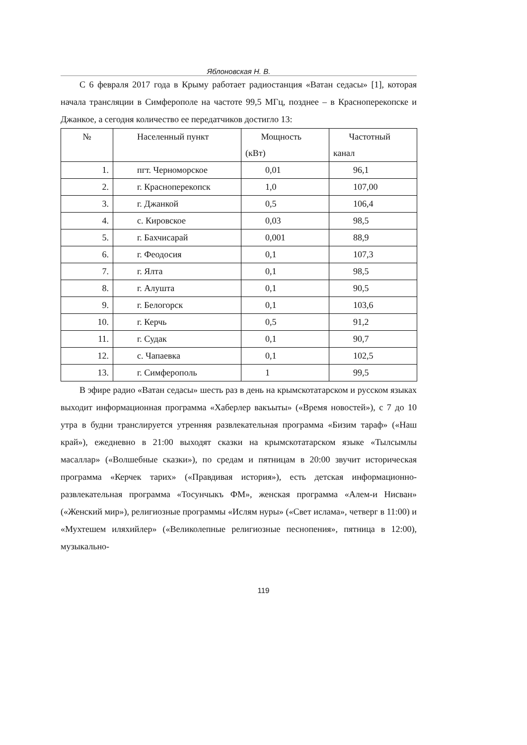Яблоновская Н. В.
С 6 февраля 2017 года в Крыму работает радиостанция «Ватан седасы» [1], которая начала трансляции в Симферополе на частоте 99,5 МГц, позднее – в Красноперекопске и Джанкое, а сегодня количество ее передатчиков достигло 13:
| № | Населенный пункт | Мощность (кВт) | Частотный канал |
| 1. | пгт. Черноморское | 0,01 | 96,1 |
| 2. | г. Красноперекопск | 1,0 | 107,00 |
| 3. | г. Джанкой | 0,5 | 106,4 |
| 4. | с. Кировское | 0,03 | 98,5 |
| 5. | г. Бахчисарай | 0,001 | 88,9 |
| 6. | г. Феодосия | 0,1 | 107,3 |
| 7. | г. Ялта | 0,1 | 98,5 |
| 8. | г. Алушта | 0,1 | 90,5 |
| 9. | г. Белогорск | 0,1 | 103,6 |
| 10. | г. Керчь | 0,5 | 91,2 |
| 11. | г. Судак | 0,1 | 90,7 |
| 12. | с. Чапаевка | 0,1 | 102,5 |
| 13. | г. Симферополь | 1 | 99,5 |
В эфире радио «Ватан седасы» шесть раз в день на крымскотатарском и русском языках выходит информационная программа «Хаберлер вакъыты» («Время новостей»), с 7 до 10 утра в будни транслируется утренняя развлекательная программа «Бизим тараф» («Наш край»), ежедневно в 21:00 выходят сказки на крымскотатарском языке «Тылсымлы масаллар» («Волшебные сказки»), по средам и пятницам в 20:00 звучит историческая программа «Керчек тарих» («Правдивая история»), есть детская информационно-развлекательная программа «Тосунчыкъ ФМ», женская программа «Алем-и Нисван» («Женский мир»), религиозные программы «Ислям нуры» («Свет ислама», четверг в 11:00) и «Мухтешем иляхийлер» («Великолепные религиозные песнопения», пятница в 12:00), музыкально-
119